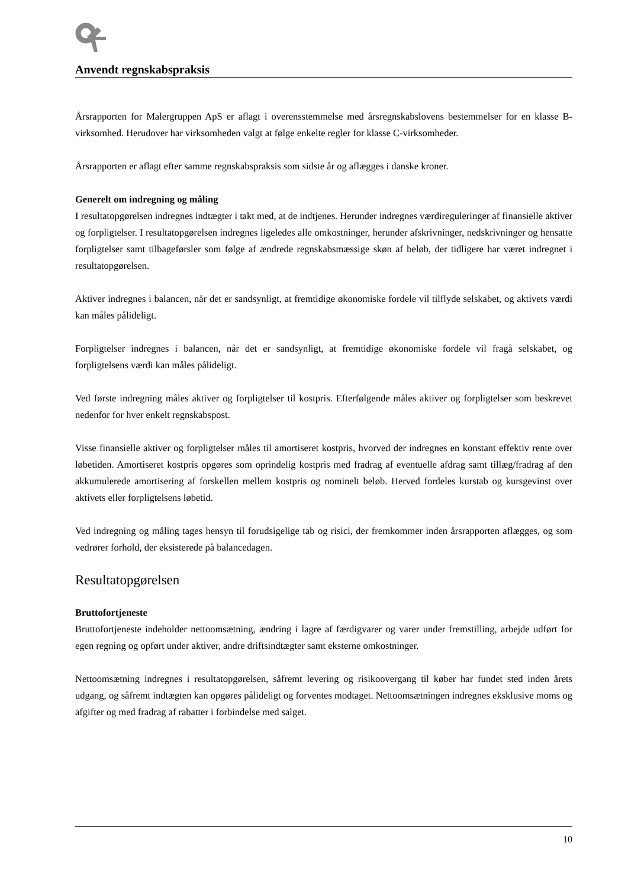Anvendt regnskabspraksis
Årsrapporten for Malergruppen ApS er aflagt i overensstemmelse med årsregnskabslovens bestemmelser for en klasse B-virksomhed. Herudover har virksomheden valgt at følge enkelte regler for klasse C-virksomheder.
Årsrapporten er aflagt efter samme regnskabspraksis som sidste år og aflægges i danske kroner.
Generelt om indregning og måling
I resultatopgørelsen indregnes indtægter i takt med, at de indtjenes. Herunder indregnes værdireguleringer af finansielle aktiver og forpligtelser. I resultatopgørelsen indregnes ligeledes alle omkostninger, herunder afskrivninger, nedskrivninger og hensatte forpligtelser samt tilbageførsler som følge af ændrede regnskabsmæssige skøn af beløb, der tidligere har været indregnet i resultatopgørelsen.
Aktiver indregnes i balancen, når det er sandsynligt, at fremtidige økonomiske fordele vil tilflyde selskabet, og aktivets værdi kan måles pålideligt.
Forpligtelser indregnes i balancen, når det er sandsynligt, at fremtidige økonomiske fordele vil fragå selskabet, og forpligtelsens værdi kan måles pålideligt.
Ved første indregning måles aktiver og forpligtelser til kostpris. Efterfølgende måles aktiver og forpligtelser som beskrevet nedenfor for hver enkelt regnskabspost.
Visse finansielle aktiver og forpligtelser måles til amortiseret kostpris, hvorved der indregnes en konstant effektiv rente over løbetiden. Amortiseret kostpris opgøres som oprindelig kostpris med fradrag af eventuelle afdrag samt tillæg/fradrag af den akkumulerede amortisering af forskellen mellem kostpris og nominelt beløb. Herved fordeles kurstab og kursgevinst over aktivets eller forpligtelsens løbetid.
Ved indregning og måling tages hensyn til forudsigelige tab og risici, der fremkommer inden årsrapporten aflægges, og som vedrører forhold, der eksisterede på balancedagen.
Resultatopgørelsen
Bruttofortjeneste
Bruttofortjeneste indeholder nettoomsætning, ændring i lagre af færdigvarer og varer under fremstilling, arbejde udført for egen regning og opført under aktiver, andre driftsindtægter samt eksterne omkostninger.
Nettoomsætning indregnes i resultatopgørelsen, såfremt levering og risikoovergang til køber har fundet sted inden årets udgang, og såfremt indtægten kan opgøres pålideligt og forventes modtaget. Nettoomsætningen indregnes eksklusive moms og afgifter og med fradrag af rabatter i forbindelse med salget.
10